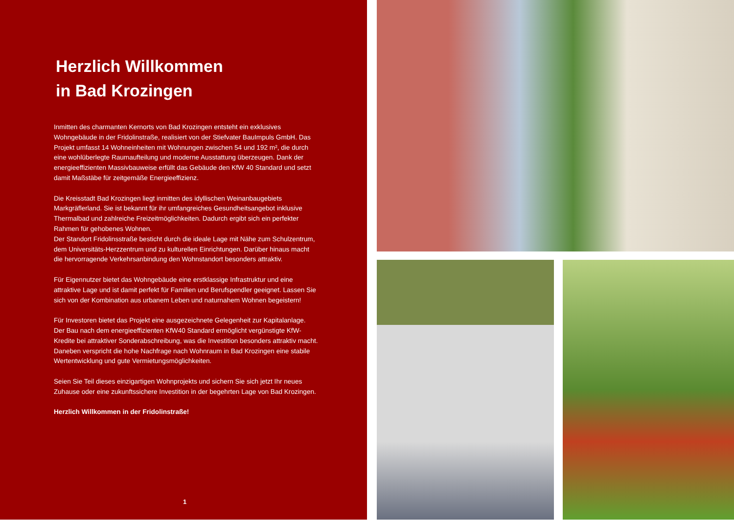Herzlich Willkommen
in Bad Krozingen
Inmitten des charmanten Kernorts von Bad Krozingen entsteht ein exklusives Wohngebäude in der Fridolinstraße, realisiert von der Stiefvater BauImpuls GmbH. Das Projekt umfasst 14 Wohneinheiten mit Wohnungen zwischen 54 und 192 m², die durch eine wohlüberlegte Raumaufteilung und moderne Ausstattung überzeugen. Dank der energieeffizienten Massivbauweise erfüllt das Gebäude den KfW 40 Standard und setzt damit Maßstäbe für zeitgemäße Energieeffizienz.
Die Kreisstadt Bad Krozingen liegt inmitten des idyllischen Weinanbaugebiets Markgräflerland. Sie ist bekannt für ihr umfangreiches Gesundheitsangebot inklusive Thermalbad und zahlreiche Freizeitmöglichkeiten. Dadurch ergibt sich ein perfekter Rahmen für gehobenes Wohnen.
Der Standort Fridolinsstraße besticht durch die ideale Lage mit Nähe zum Schulzentrum, dem Universitäts-Herzzentrum und zu kulturellen Einrichtungen. Darüber hinaus macht die hervorragende Verkehrsanbindung den Wohnstandort besonders attraktiv.
Für Eigennutzer bietet das Wohngebäude eine erstklassige Infrastruktur und eine attraktive Lage und ist damit perfekt für Familien und Berufspendler geeignet. Lassen Sie sich von der Kombination aus urbanem Leben und naturnahem Wohnen begeistern!
Für Investoren bietet das Projekt eine ausgezeichnete Gelegenheit zur Kapitalanlage. Der Bau nach dem energieeffizienten KfW40 Standard ermöglicht vergünstigte KfW-Kredite bei attraktiver Sonderabschreibung, was die Investition besonders attraktiv macht. Daneben verspricht die hohe Nachfrage nach Wohnraum in Bad Krozingen eine stabile Wertentwicklung und gute Vermietungsmöglichkeiten.
Seien Sie Teil dieses einzigartigen Wohnprojekts und sichern Sie sich jetzt Ihr neues Zuhause oder eine zukunftssichere Investition in der begehrten Lage von Bad Krozingen.
Herzlich Willkommen in der Fridolinstraße!
1